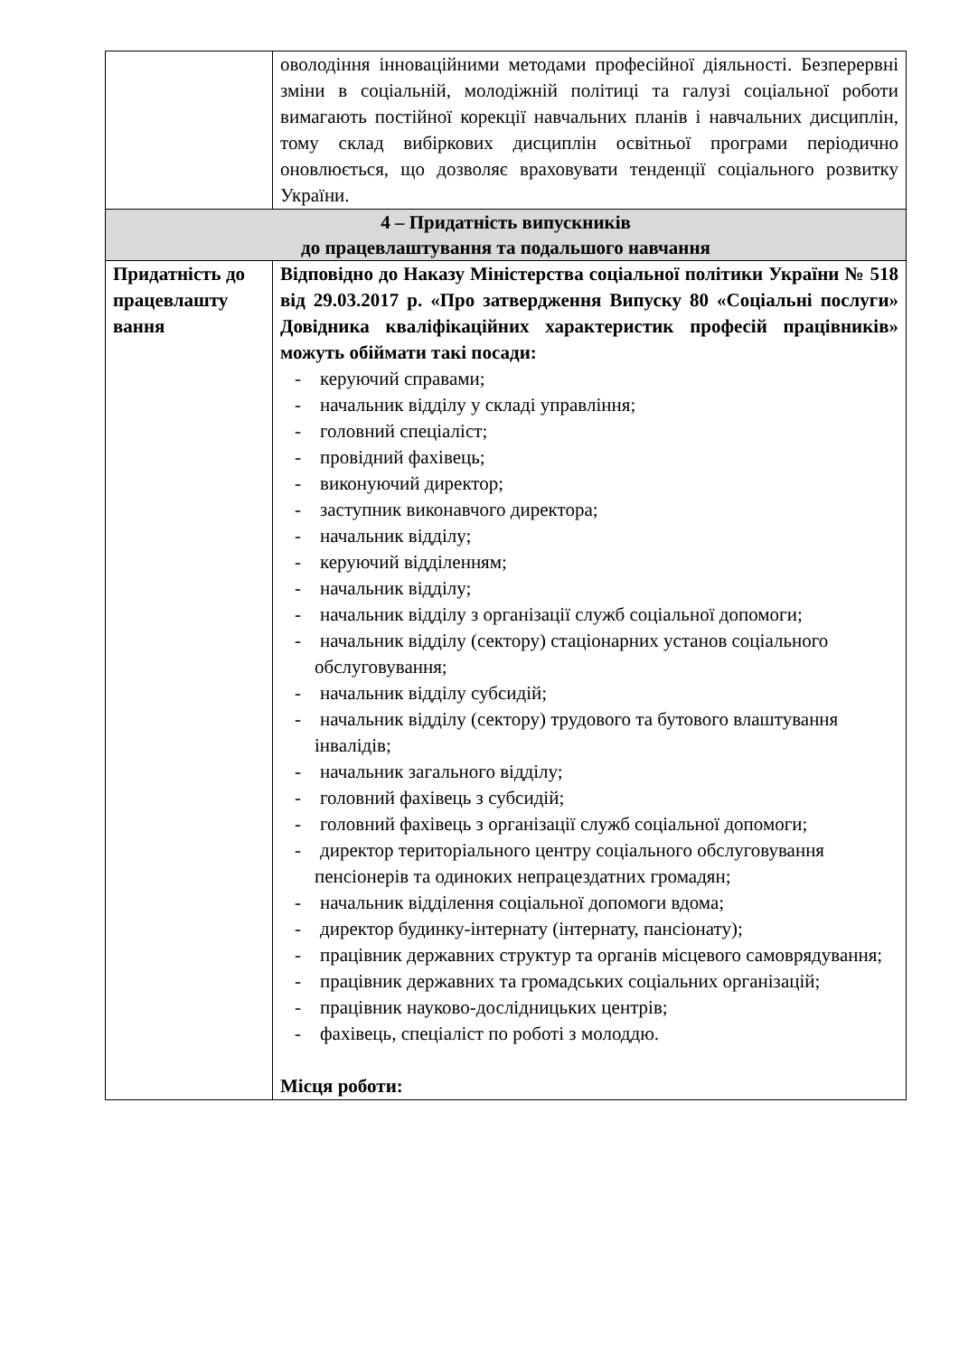| | оволодіння інноваційними методами професійної діяльності. Безперервні зміни в соціальній, молодіжній політиці та галузі соціальної роботи вимагають постійної корекції навчальних планів і навчальних дисциплін, тому склад вибіркових дисциплін освітньої програми періодично оновлюється, що дозволяє враховувати тенденції соціального розвитку України. |
| 4 – Придатність випускників до працевлаштування та подальшого навчання | |
| Придатність до працевлашту вання | Відповідно до Наказу Міністерства соціальної політики України № 518 від 29.03.2017 р. «Про затвердження Випуску 80 «Соціальні послуги» Довідника кваліфікаційних характеристик професій працівників» можуть обіймати такі посади: - керуючий справами; - начальник відділу у складі управління; - головний спеціаліст; - провідний фахівець; - виконуючий директор; - заступник виконавчого директора; - начальник відділу; - керуючий відділенням; - начальник відділу; - начальник відділу з організації служб соціальної допомоги; - начальник відділу (сектору) стаціонарних установ соціального обслуговування; - начальник відділу субсидій; - начальник відділу (сектору) трудового та бутового влаштування інвалідів; - начальник загального відділу; - головний фахівець з субсидій; - головний фахівець з організації служб соціальної допомоги; - директор територіального центру соціального обслуговування пенсіонерів та одиноких непрацездатних громадян; - начальник відділення соціальної допомоги вдома; - директор будинку-інтернату (інтернату, пансіонату); - працівник державних структур та органів місцевого самоврядування; - працівник державних та громадських соціальних організацій; - працівник науково-дослідницьких центрів; - фахівець, спеціаліст по роботі з молоддю. Місця роботи: |